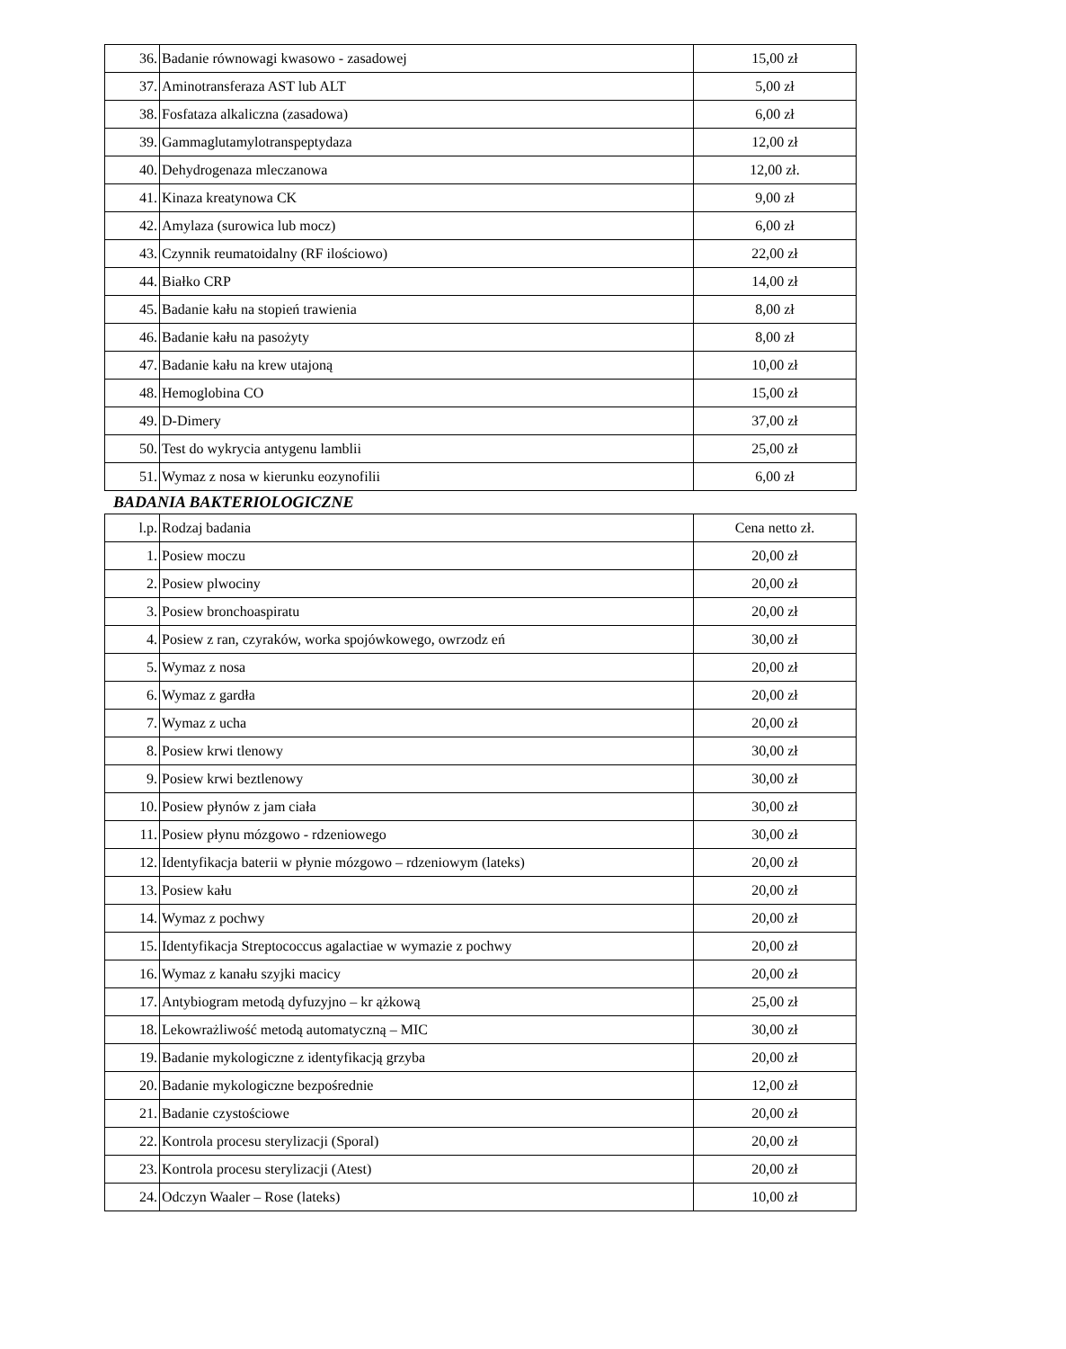| 36. | Badanie równowagi kwasowo - zasadowej | 15,00 zł |
| 37. | Aminotransferaza AST lub ALT | 5,00 zł |
| 38. | Fosfataza alkaliczna (zasadowa) | 6,00 zł |
| 39. | Gammaglutamylotranspeptydaza | 12,00 zł |
| 40. | Dehydrogenaza mleczanowa | 12,00 zł. |
| 41. | Kinaza kreatynowa CK | 9,00 zł |
| 42. | Amylaza (surowica lub mocz) | 6,00 zł |
| 43. | Czynnik reumatoidalny (RF ilościowo) | 22,00 zł |
| 44. | Białko CRP | 14,00 zł |
| 45. | Badanie kału na stopień trawienia | 8,00 zł |
| 46. | Badanie kału na pasożyty | 8,00 zł |
| 47. | Badanie kału na krew utajoną | 10,00 zł |
| 48. | Hemoglobina CO | 15,00 zł |
| 49. | D-Dimery | 37,00 zł |
| 50. | Test do wykrycia antygenu lamblii | 25,00 zł |
| 51. | Wymaz z nosa w kierunku eozynofilii | 6,00 zł |
BADANIA BAKTERIOLOGICZNE
| l.p. | Rodzaj badania | Cena netto zł. |
| 1. | Posiew moczu | 20,00 zł |
| 2. | Posiew plwociny | 20,00 zł |
| 3. | Posiew bronchoaspiratu | 20,00 zł |
| 4. | Posiew z ran, czyraków, worka spojówkowego, owrzodz eń | 30,00 zł |
| 5. | Wymaz z nosa | 20,00 zł |
| 6. | Wymaz z gardła | 20,00 zł |
| 7. | Wymaz z ucha | 20,00 zł |
| 8. | Posiew krwi tlenowy | 30,00 zł |
| 9. | Posiew krwi beztlenowy | 30,00 zł |
| 10. | Posiew płynów z jam ciała | 30,00 zł |
| 11. | Posiew płynu mózgowo - rdzeniowego | 30,00 zł |
| 12. | Identyfikacja baterii w płynie mózgowo – rdzeniowym (lateks) | 20,00 zł |
| 13. | Posiew kału | 20,00 zł |
| 14. | Wymaz z pochwy | 20,00 zł |
| 15. | Identyfikacja Streptococcus agalactiae w wymazie z pochwy | 20,00 zł |
| 16. | Wymaz z kanału szyjki macicy | 20,00 zł |
| 17. | Antybiogram metodą dyfuzyjno – kr ążkową | 25,00 zł |
| 18. | Lekowrażliwość metodą automatyczną – MIC | 30,00 zł |
| 19. | Badanie mykologiczne z identyfikacją grzyba | 20,00 zł |
| 20. | Badanie mykologiczne bezpośrednie | 12,00 zł |
| 21. | Badanie czystościowe | 20,00 zł |
| 22. | Kontrola procesu sterylizacji (Sporal) | 20,00 zł |
| 23. | Kontrola procesu sterylizacji (Atest) | 20,00 zł |
| 24. | Odczyn Waaler – Rose (lateks) | 10,00 zł |